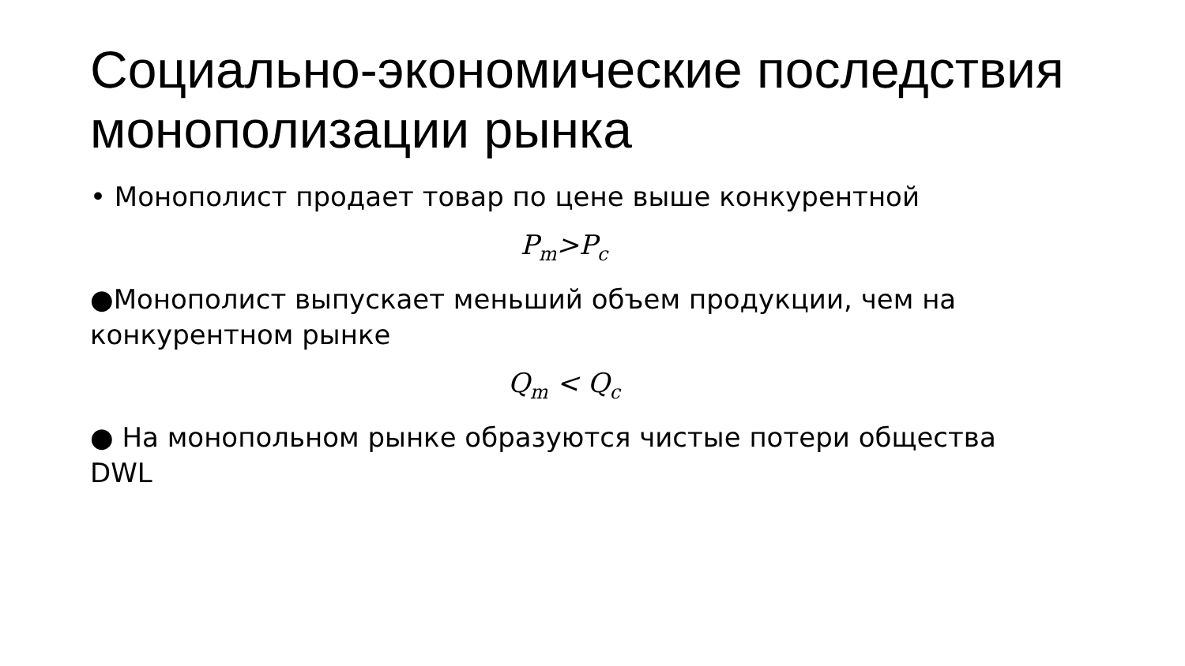Социально-экономические последствия монополизации рынка
• Монополист продает товар по цене выше конкурентной
P<sub>m</sub>>P<sub>c</sub>
●Монополист выпускает меньший объем продукции, чем на конкурентном рынке
Q<sub>m</sub> < Q<sub>c</sub>
● На монопольном рынке образуются чистые потери общества DWL